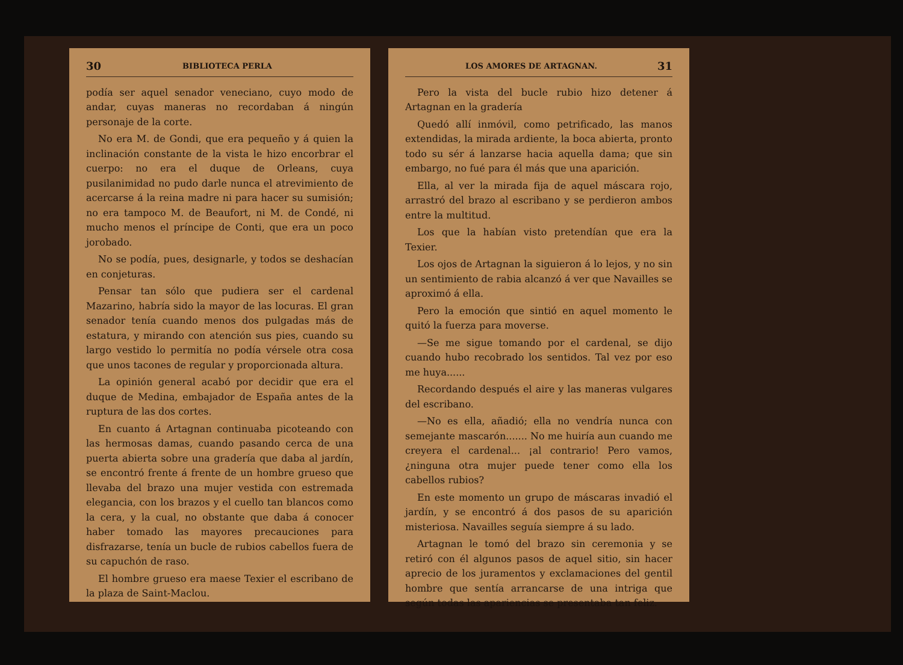30 BIBLIOTECA PERLA
podía ser aquel senador veneciano, cuyo modo de andar, cuyas maneras no recordaban á ningún personaje de la corte.
No era M. de Gondi, que era pequeño y á quien la inclinación constante de la vista le hizo encorbrar el cuerpo: no era el duque de Orleans, cuya pusilanimidad no pudo darle nunca el atrevimiento de acercarse á la reina madre ni para hacer su sumisión; no era tampoco M. de Beaufort, ni M. de Condé, ni mucho menos el príncipe de Conti, que era un poco jorobado.
No se podía, pues, designarle, y todos se deshacían en conjeturas.
Pensar tan sólo que pudiera ser el cardenal Mazarino, habría sido la mayor de las locuras. El gran senador tenía cuando menos dos pulgadas más de estatura, y mirando con atención sus pies, cuando su largo vestido lo permitía no podía vérsele otra cosa que unos tacones de regular y proporcionada altura.
La opinión general acabó por decidir que era el duque de Medina, embajador de España antes de la ruptura de las dos cortes.
En cuanto á Artagnan continuaba picoteando con las hermosas damas, cuando pasando cerca de una puerta abierta sobre una gradería que daba al jardín, se encontró frente á frente de un hombre grueso que llevaba del brazo una mujer vestida con estremada elegancia, con los brazos y el cuello tan blancos como la cera, y la cual, no obstante que daba á conocer haber tomado las mayores precauciones para disfrazarse, tenía un bucle de rubios cabellos fuera de su capuchón de raso.
El hombre grueso era maese Texier el escribano de la plaza de Saint-Maclou.
LOS AMORES DE ARTAGNAN. 31
Pero la vista del bucle rubio hizo detener á Artagnan en la gradería
Quedó allí inmóvil, como petrificado, las manos extendidas, la mirada ardiente, la boca abierta, pronto todo su sér á lanzarse hacia aquella dama; que sin embargo, no fué para él más que una aparición.
Ella, al ver la mirada fija de aquel máscara rojo, arrastró del brazo al escribano y se perdieron ambos entre la multitud.
Los que la habían visto pretendían que era la Texier.
Los ojos de Artagnan la siguieron á lo lejos, y no sin un sentimiento de rabia alcanzó á ver que Navailles se aproximó á ella.
Pero la emoción que sintió en aquel momento le quitó la fuerza para moverse.
—Se me sigue tomando por el cardenal, se dijo cuando hubo recobrado los sentidos. Tal vez por eso me huya......
Recordando después el aire y las maneras vulgares del escribano.
—No es ella, añadió; ella no vendría nunca con semejante mascarón....... No me huiría aun cuando me creyera el cardenal... ¡al contrario! Pero vamos, ¿ninguna otra mujer puede tener como ella los cabellos rubios?
En este momento un grupo de máscaras invadió el jardín, y se encontró á dos pasos de su aparición misteriosa. Navailles seguía siempre á su lado.
Artagnan le tomó del brazo sin ceremonia y se retiró con él algunos pasos de aquel sitio, sin hacer aprecio de los juramentos y exclamaciones del gentil hombre que sentía arrancarse de una intriga que según todas las apariencias se presentaba tan feliz.